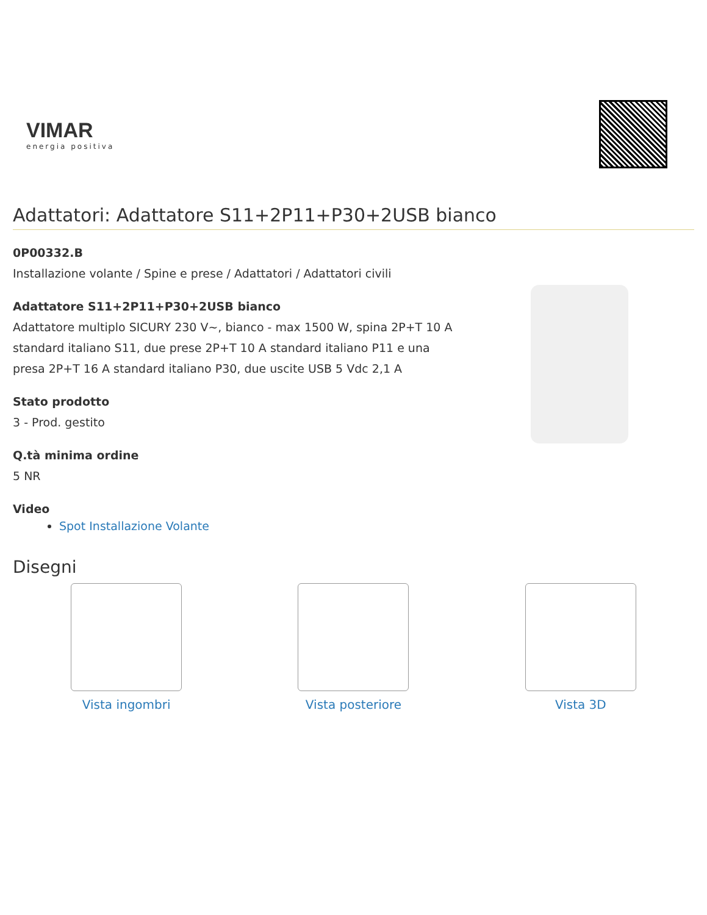VIMAR
energia positiva
Adattatori: Adattatore S11+2P11+P30+2USB bianco
0P00332.B
Installazione volante / Spine e prese / Adattatori / Adattatori civili
Adattatore S11+2P11+P30+2USB bianco
Adattatore multiplo SICURY 230 V~, bianco - max 1500 W, spina 2P+T 10 A standard italiano S11, due prese 2P+T 10 A standard italiano P11 e una presa 2P+T 16 A standard italiano P30, due uscite USB 5 Vdc 2,1 A
Stato prodotto
3 - Prod. gestito
Q.tà minima ordine
5 NR
Video
Spot Installazione Volante
Disegni
Vista ingombri Vista posteriore Vista 3D